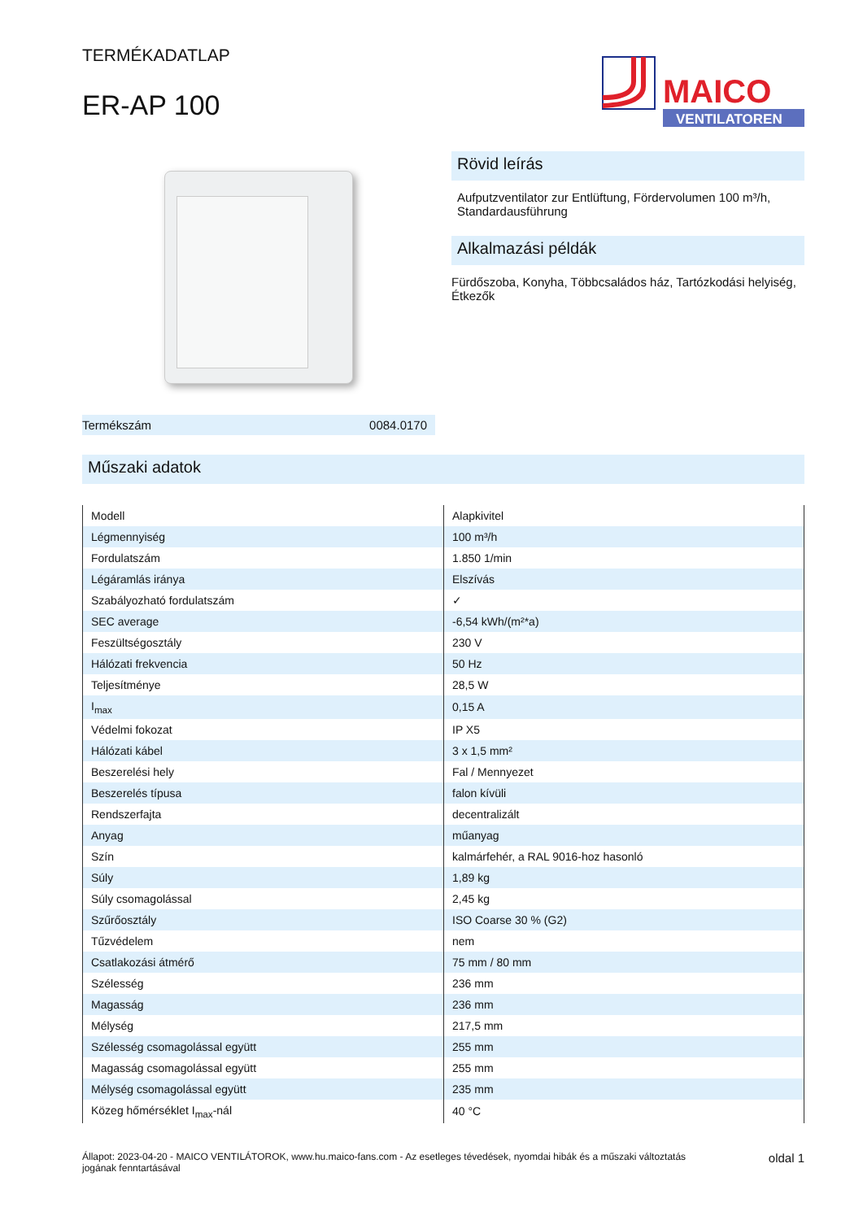TERMÉKADATLAP
ER-AP 100
MAICO
VENTILATOREN
Termékszám 0084.0170
Rövid leírás
Aufputzventilator zur Entlüftung, Fördervolumen 100 m³/h, Standardausführung
Alkalmazási példák
Fürdőszoba, Konyha, Többcsaládos ház, Tartózkodási helyiség, Étkezők
Műszaki adatok
| Modell | Alapkivitel |
| Légmennyiség | 100 m³/h |
| Fordulatszám | 1.850 1/min |
| Légáramlás iránya | Elszívás |
| Szabályozható fordulatszám | ✓ |
| SEC average | -6,54 kWh/(m²*a) |
| Feszültségosztály | 230 V |
| Hálózati frekvencia | 50 Hz |
| Teljesítménye | 28,5 W |
| I<sub>max</sub> | 0,15 A |
| Védelmi fokozat | IP X5 |
| Hálózati kábel | 3 x 1,5 mm² |
| Beszerelési hely | Fal / Mennyezet |
| Beszerelés típusa | falon kívüli |
| Rendszerfajta | decentralizált |
| Anyag | műanyag |
| Szín | kalmárfehér, a RAL 9016-hoz hasonló |
| Súly | 1,89 kg |
| Súly csomagolással | 2,45 kg |
| Szűrőosztály | ISO Coarse 30 % (G2) |
| Tűzvédelem | nem |
| Csatlakozási átmérő | 75 mm / 80 mm |
| Szélesség | 236 mm |
| Magasság | 236 mm |
| Mélység | 217,5 mm |
| Szélesség csomagolással együtt | 255 mm |
| Magasság csomagolással együtt | 255 mm |
| Mélység csomagolással együtt | 235 mm |
| Közeg hőmérséklet I<sub>max</sub>-nál | 40 °C |
Állapot: 2023-04-20 - MAICO VENTILÁTOROK, www.hu.maico-fans.com - Az esetleges tévedések, nyomdai hibák és a műszaki változtatás jogának fenntartásával oldal 1